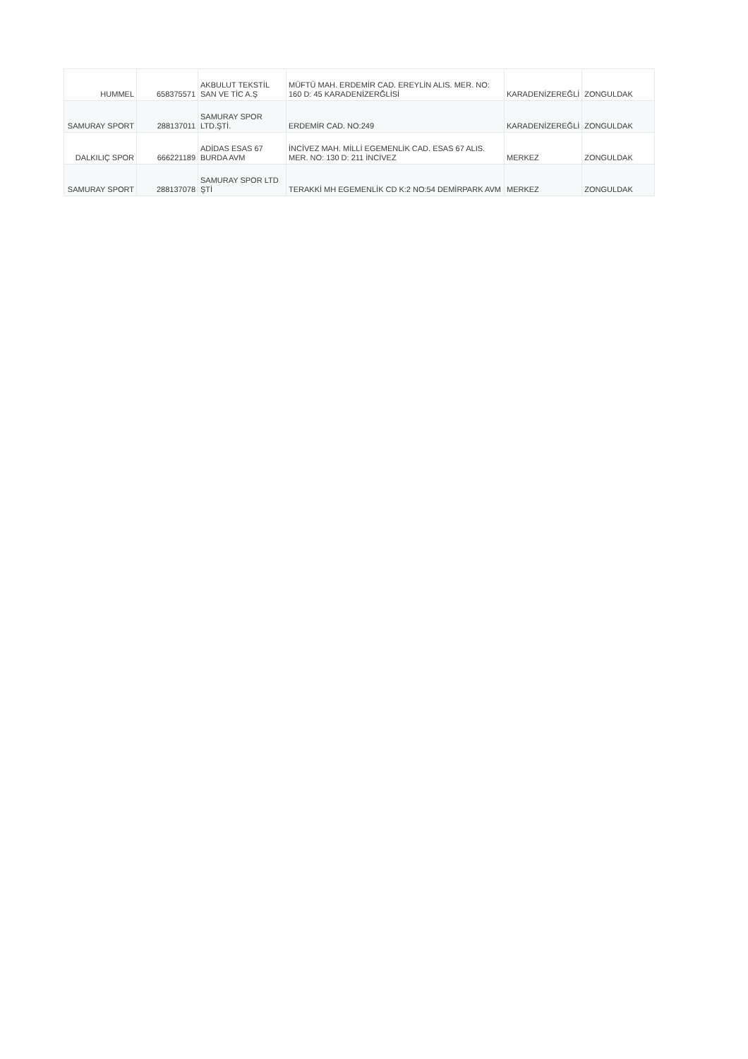| HUMMEL | 658375571 | AKBULUT TEKSTİL SAN VE TİC A.Ş | MÜFTÜ MAH. ERDEMİR CAD. EREYLİN ALIS. MER. NO: 160 D: 45 KARADENİZERĞLİSİ | KARADENİZEREĞLİ | ZONGULDAK |
| SAMURAY SPORT | 288137011 | SAMURAY SPOR LTD.ŞTİ. | ERDEMİR CAD. NO:249 | KARADENİZEREĞLİ | ZONGULDAK |
| DALKILIÇ SPOR | 666221189 | ADİDAS ESAS 67 BURDA AVM | İNCİVEZ MAH. MİLLİ EGEMENLİK CAD. ESAS 67 ALIS. MER. NO: 130 D: 211 İNCİVEZ | MERKEZ | ZONGULDAK |
| SAMURAY SPORT | 288137078 | SAMURAY SPOR LTD ŞTİ | TERAKKİ MH EGEMENLİK CD K:2 NO:54 DEMİRPARK AVM | MERKEZ | ZONGULDAK |